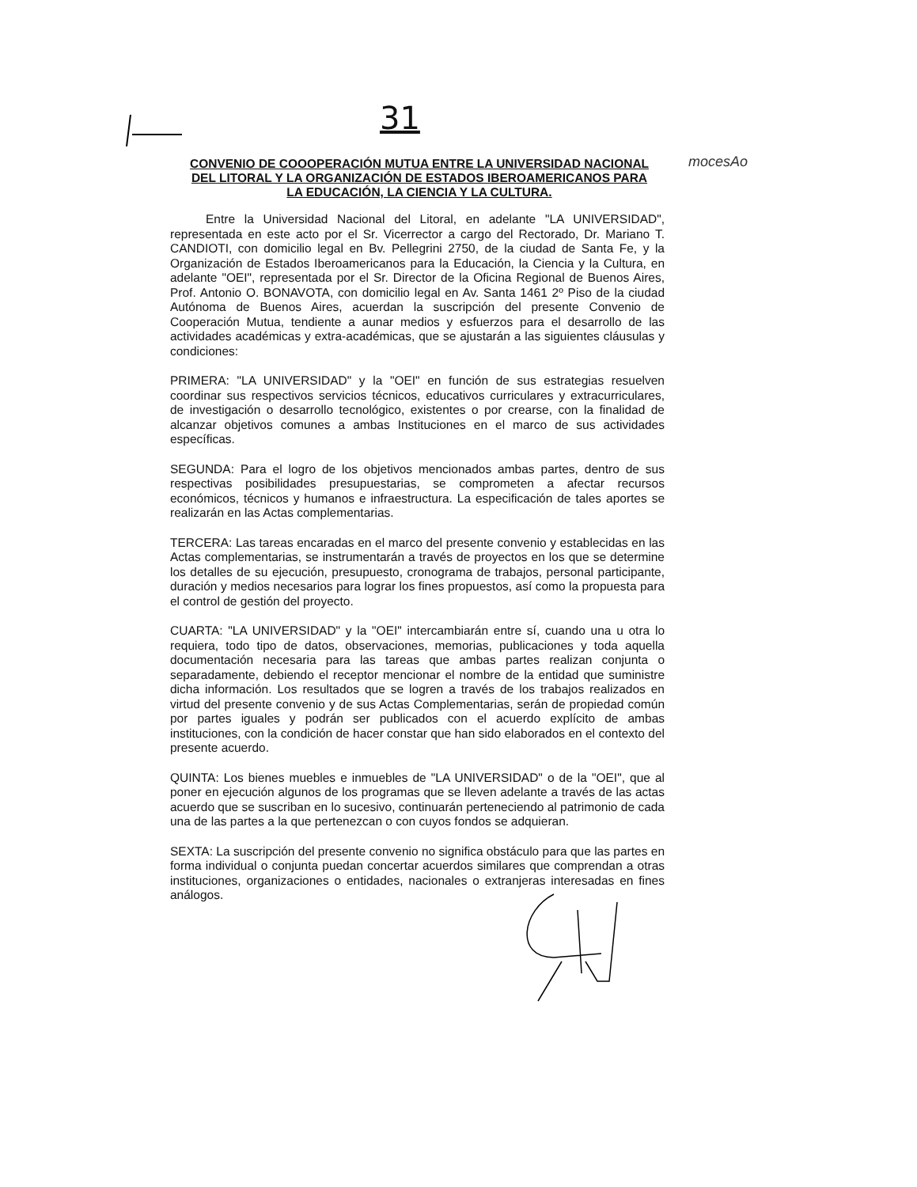31
mocesAo
CONVENIO DE COOOPERACIÓN MUTUA ENTRE LA UNIVERSIDAD NACIONAL DEL LITORAL Y LA ORGANIZACIÓN DE ESTADOS IBEROAMERICANOS PARA LA EDUCACIÓN, LA CIENCIA Y LA CULTURA.
Entre la Universidad Nacional del Litoral, en adelante "LA UNIVERSIDAD", representada en este acto por el Sr. Vicerrector a cargo del Rectorado, Dr. Mariano T. CANDIOTI, con domicilio legal en Bv. Pellegrini 2750, de la ciudad de Santa Fe, y la Organización de Estados Iberoamericanos para la Educación, la Ciencia y la Cultura, en adelante "OEI", representada por el Sr. Director de la Oficina Regional de Buenos Aires, Prof. Antonio O. BONAVOTA, con domicilio legal en Av. Santa 1461 2º Piso de la ciudad Autónoma de Buenos Aires, acuerdan la suscripción del presente Convenio de Cooperación Mutua, tendiente a aunar medios y esfuerzos para el desarrollo de las actividades académicas y extra-académicas, que se ajustarán a las siguientes cláusulas y condiciones:
PRIMERA: "LA UNIVERSIDAD" y la "OEI" en función de sus estrategias resuelven coordinar sus respectivos servicios técnicos, educativos curriculares y extracurriculares, de investigación o desarrollo tecnológico, existentes o por crearse, con la finalidad de alcanzar objetivos comunes a ambas Instituciones en el marco de sus actividades específicas.
SEGUNDA: Para el logro de los objetivos mencionados ambas partes, dentro de sus respectivas posibilidades presupuestarias, se comprometen a afectar recursos económicos, técnicos y humanos e infraestructura. La especificación de tales aportes se realizarán en las Actas complementarias.
TERCERA: Las tareas encaradas en el marco del presente convenio y establecidas en las Actas complementarias, se instrumentarán a través de proyectos en los que se determine los detalles de su ejecución, presupuesto, cronograma de trabajos, personal participante, duración y medios necesarios para lograr los fines propuestos, así como la propuesta para el control de gestión del proyecto.
CUARTA: "LA UNIVERSIDAD" y la "OEI" intercambiarán entre sí, cuando una u otra lo requiera, todo tipo de datos, observaciones, memorias, publicaciones y toda aquella documentación necesaria para las tareas que ambas partes realizan conjunta o separadamente, debiendo el receptor mencionar el nombre de la entidad que suministre dicha información. Los resultados que se logren a través de los trabajos realizados en virtud del presente convenio y de sus Actas Complementarias, serán de propiedad común por partes iguales y podrán ser publicados con el acuerdo explícito de ambas instituciones, con la condición de hacer constar que han sido elaborados en el contexto del presente acuerdo.
QUINTA: Los bienes muebles e inmuebles de "LA UNIVERSIDAD" o de la "OEI", que al poner en ejecución algunos de los programas que se lleven adelante a través de las actas acuerdo que se suscriban en lo sucesivo, continuarán perteneciendo al patrimonio de cada una de las partes a la que pertenezcan o con cuyos fondos se adquieran.
SEXTA: La suscripción del presente convenio no significa obstáculo para que las partes en forma individual o conjunta puedan concertar acuerdos similares que comprendan a otras instituciones, organizaciones o entidades, nacionales o extranjeras interesadas en fines análogos.